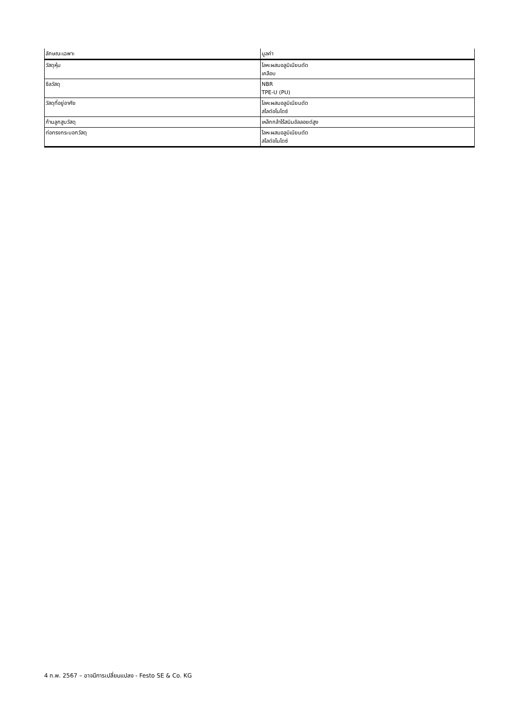| ลักษณะเฉพาะ | มูลค่า |
| --- | --- |
| วัสดุหุ้ม | โลหะผสมอลูมิเนียมดัด เคลือบ |
| ซีลวัสดุ | NBR TPE-U (PU) |
| วัสดุที่อยู่อาศัย | โลหะผสมอลูมิเนียมดัด สไลด์อโนไดซ์ |
| ก้านลูกสูบวัสดุ | เหล็กกล้าไร้สนิมอัลลอยด์สูง |
| ท่อทรงกระบอกวัสดุ | โลหะผสมอลูมิเนียมดัด สไลด์อโนไดซ์ |
4 ก.พ. 2567 – อาจมีการเปลี่ยนแปลง - Festo SE & Co. KG